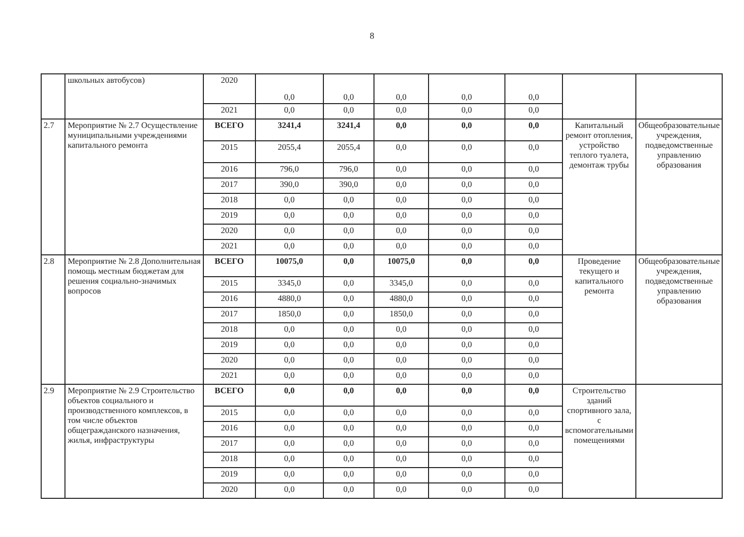8
| | школьных автобусов) | 2020 | 0,0 | 0,0 | 0,0 | 0,0 | 0,0 | | |
| | | 2021 | 0,0 | 0,0 | 0,0 | 0,0 | 0,0 | | |
| 2.7 | Мероприятие № 2.7 Осуществление муниципальными учреждениями капитального ремонта | ВСЕГО | 3241,4 | 3241,4 | 0,0 | 0,0 | 0,0 | Капитальный ремонт отопления, устройство теплого туалета, демонтаж трубы | Общеобразовательные учреждения, подведомственные управлению образования |
| | | 2015 | 2055,4 | 2055,4 | 0,0 | 0,0 | 0,0 | | |
| | | 2016 | 796,0 | 796,0 | 0,0 | 0,0 | 0,0 | | |
| | | 2017 | 390,0 | 390,0 | 0,0 | 0,0 | 0,0 | | |
| | | 2018 | 0,0 | 0,0 | 0,0 | 0,0 | 0,0 | | |
| | | 2019 | 0,0 | 0,0 | 0,0 | 0,0 | 0,0 | | |
| | | 2020 | 0,0 | 0,0 | 0,0 | 0,0 | 0,0 | | |
| | | 2021 | 0,0 | 0,0 | 0,0 | 0,0 | 0,0 | | |
| 2.8 | Мероприятие № 2.8 Дополнительная помощь местным бюджетам для решения социально-значимых вопросов | ВСЕГО | 10075,0 | 0,0 | 10075,0 | 0,0 | 0,0 | Проведение текущего и капитального ремонта | Общеобразовательные учреждения, подведомственные управлению образования |
| | | 2015 | 3345,0 | 0,0 | 3345,0 | 0,0 | 0,0 | | |
| | | 2016 | 4880,0 | 0,0 | 4880,0 | 0,0 | 0,0 | | |
| | | 2017 | 1850,0 | 0,0 | 1850,0 | 0,0 | 0,0 | | |
| | | 2018 | 0,0 | 0,0 | 0,0 | 0,0 | 0,0 | | |
| | | 2019 | 0,0 | 0,0 | 0,0 | 0,0 | 0,0 | | |
| | | 2020 | 0,0 | 0,0 | 0,0 | 0,0 | 0,0 | | |
| | | 2021 | 0,0 | 0,0 | 0,0 | 0,0 | 0,0 | | |
| 2.9 | Мероприятие № 2.9 Строительство объектов социального и производственного комплексов, в том числе объектов общегражданского назначения, жилья, инфраструктуры | ВСЕГО | 0,0 | 0,0 | 0,0 | 0,0 | 0,0 | Строительство зданий спортивного зала, с вспомогательными помещениями | |
| | | 2015 | 0,0 | 0,0 | 0,0 | 0,0 | 0,0 | | |
| | | 2016 | 0,0 | 0,0 | 0,0 | 0,0 | 0,0 | | |
| | | 2017 | 0,0 | 0,0 | 0,0 | 0,0 | 0,0 | | |
| | | 2018 | 0,0 | 0,0 | 0,0 | 0,0 | 0,0 | | |
| | | 2019 | 0,0 | 0,0 | 0,0 | 0,0 | 0,0 | | |
| | | 2020 | 0,0 | 0,0 | 0,0 | 0,0 | 0,0 | | |